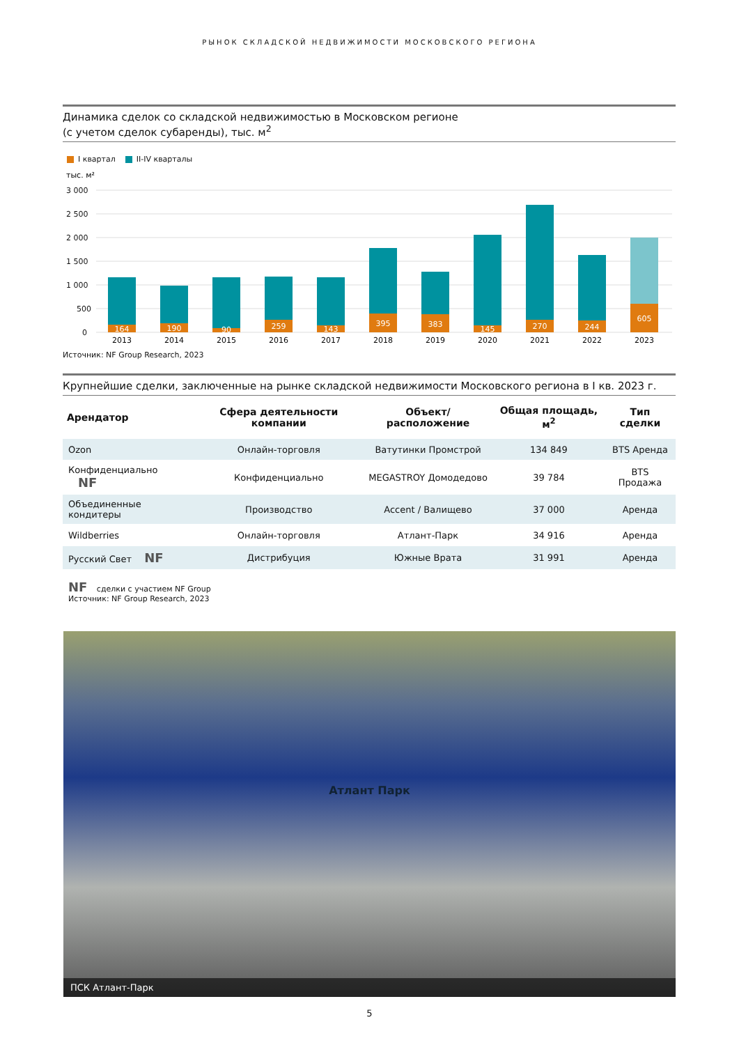РЫНОК СКЛАДСКОЙ НЕДВИЖИМОСТИ МОСКОВСКОГО РЕГИОНА
Динамика сделок со складской недвижимостью в Московском регионе
(с учетом сделок субаренды), тыс. м<sup>2</sup>
I квартал II-IV кварталы
тыс. м²
3 000
2 500
2 000
1 500
1 000
500
0
164
190
90
259
143
395
383
145
270
244
605
2013
2014
2015
2016
2017
2018
2019
2020
2021
2022
2023
Источник: NF Group Research, 2023
Крупнейшие сделки, заключенные на рынке складской недвижимости Московского региона в I кв. 2023 г.
| Арендатор | Сфера деятельности компании | Объект/ расположение | Общая площадь, м<sup>2</sup> | Тип сделки |
| --- | --- | --- | --- | --- |
| Ozon | Онлайн-торговля | Ватутинки Промстрой | 134 849 | BTS Аренда |
| Конфиденциально NF | Конфиденциально | MEGASTROY Домодедово | 39 784 | BTS Продажа |
| Объединенные кондитеры | Производство | Accent / Валищево | 37 000 | Аренда |
| Wildberries | Онлайн-торговля | Атлант-Парк | 34 916 | Аренда |
| Русский Свет NF | Дистрибуция | Южные Врата | 31 991 | Аренда |
NF сделки с участием NF Group
Источник: NF Group Research, 2023
Атлант Парк
ПСК Атлант-Парк
5